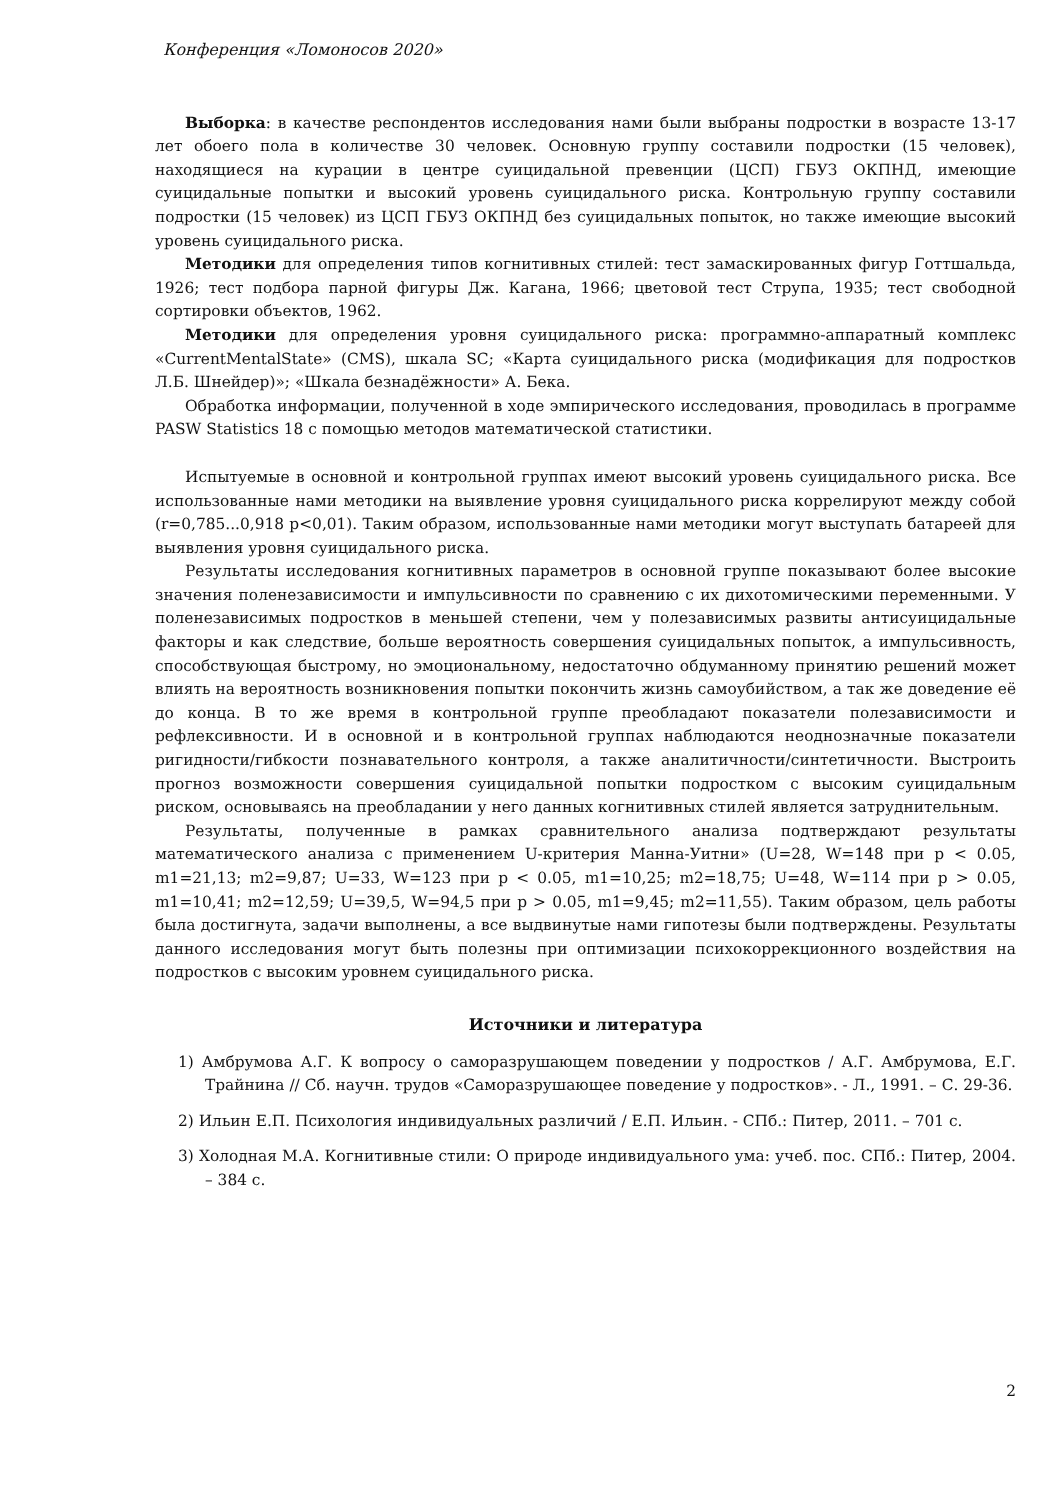Конференция «Ломоносов 2020»
Выборка: в качестве респондентов исследования нами были выбраны подростки в возрасте 13-17 лет обоего пола в количестве 30 человек. Основную группу составили подростки (15 человек), находящиеся на курации в центре суицидальной превенции (ЦСП) ГБУЗ ОКПНД, имеющие суицидальные попытки и высокий уровень суицидального риска. Контрольную группу составили подростки (15 человек) из ЦСП ГБУЗ ОКПНД без суицидальных попыток, но также имеющие высокий уровень суицидального риска.
Методики для определения типов когнитивных стилей: тест замаскированных фигур Готтшальда, 1926; тест подбора парной фигуры Дж. Кагана, 1966; цветовой тест Струпа, 1935; тест свободной сортировки объектов, 1962.
Методики для определения уровня суицидального риска: программно-аппаратный комплекс «CurrentMentalState» (CMS), шкала SC; «Карта суицидального риска (модификация для подростков Л.Б. Шнейдер)»; «Шкала безнадёжности» А. Бека.
Обработка информации, полученной в ходе эмпирического исследования, проводилась в программе PASW Statistics 18 с помощью методов математической статистики.
Испытуемые в основной и контрольной группах имеют высокий уровень суицидального риска. Все использованные нами методики на выявление уровня суицидального риска коррелируют между собой (r=0,785...0,918 p<0,01). Таким образом, использованные нами методики могут выступать батареей для выявления уровня суицидального риска.
Результаты исследования когнитивных параметров в основной группе показывают более высокие значения поленезависимости и импульсивности по сравнению с их дихотомическими переменными. У поленезависимых подростков в меньшей степени, чем у полезависимых развиты антисуицидальные факторы и как следствие, больше вероятность совершения суицидальных попыток, а импульсивность, способствующая быстрому, но эмоциональному, недостаточно обдуманному принятию решений может влиять на вероятность возникновения попытки покончить жизнь самоубийством, а так же доведение её до конца. В то же время в контрольной группе преобладают показатели полезависимости и рефлексивности. И в основной и в контрольной группах наблюдаются неоднозначные показатели ригидности/гибкости познавательного контроля, а также аналитичности/синтетичности. Выстроить прогноз возможности совершения суицидальной попытки подростком с высоким суицидальным риском, основываясь на преобладании у него данных когнитивных стилей является затруднительным.
Результаты, полученные в рамках сравнительного анализа подтверждают результаты математического анализа с применением U-критерия Манна-Уитни» (U=28, W=148 при p < 0.05, m1=21,13; m2=9,87; U=33, W=123 при p < 0.05, m1=10,25; m2=18,75; U=48, W=114 при p > 0.05, m1=10,41; m2=12,59; U=39,5, W=94,5 при p > 0.05, m1=9,45; m2=11,55). Таким образом, цель работы была достигнута, задачи выполнены, а все выдвинутые нами гипотезы были подтверждены. Результаты данного исследования могут быть полезны при оптимизации психокоррекционного воздействия на подростков с высоким уровнем суицидального риска.
Источники и литература
1) Амбрумова А.Г. К вопросу о саморазрушающем поведении у подростков / А.Г. Амбрумова, Е.Г. Трайнина // Сб. научн. трудов «Саморазрушающее поведение у подростков». - Л., 1991. – С. 29-36.
2) Ильин Е.П. Психология индивидуальных различий / Е.П. Ильин. - СПб.: Питер, 2011. – 701 с.
3) Холодная М.А. Когнитивные стили: О природе индивидуального ума: учеб. пос. СПб.: Питер, 2004. – 384 с.
2